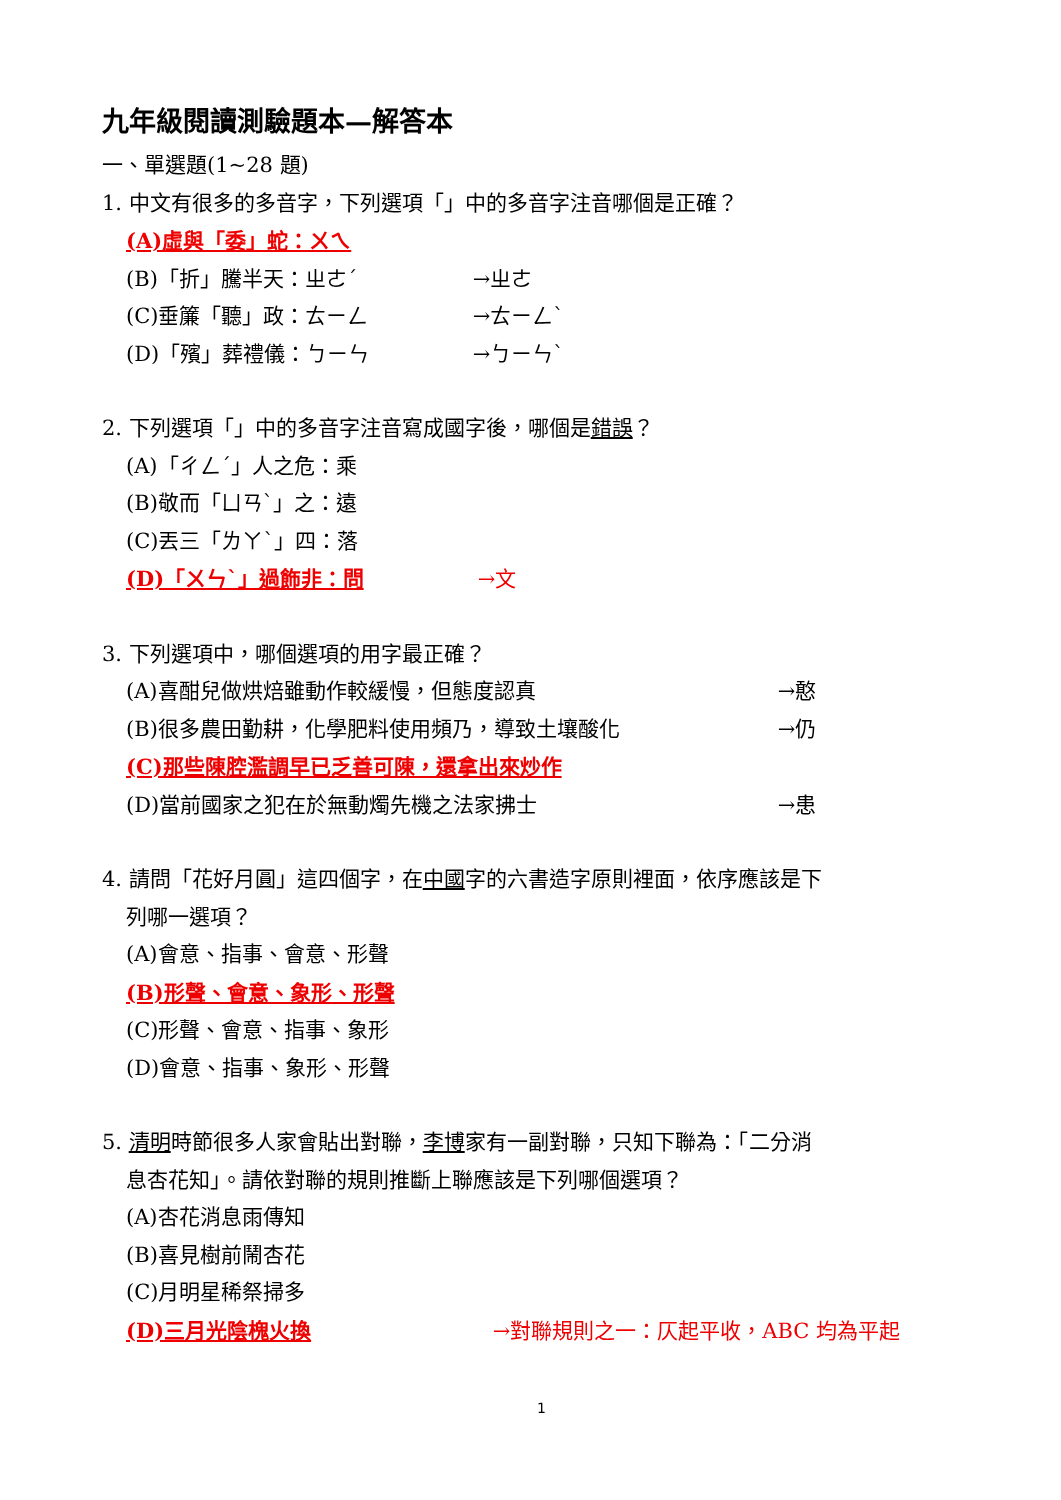九年級閱讀測驗題本—解答本
一、單選題(1~28 題)
1. 中文有很多的多音字，下列選項「」中的多音字注音哪個是正確？
(A)虛與「委」蛇：ㄨㄟ
(B)「折」騰半天：ㄓㄜˊ →ㄓㄜ
(C)垂簾「聽」政：ㄊㄧㄥ →ㄊㄧㄥˋ
(D)「殯」葬禮儀：ㄅㄧㄣ →ㄅㄧㄣˋ
2. 下列選項「」中的多音字注音寫成國字後，哪個是錯誤？
(A)「ㄔㄥˊ」人之危：乘
(B)敬而「ㄩㄢˋ」之：遠
(C)丟三「ㄌㄚˋ」四：落
(D)「ㄨㄣˋ」過飾非：問 →文
3. 下列選項中，哪個選項的用字最正確？
(A)喜酣兒做烘焙雖動作較緩慢，但態度認真 →憨
(B)很多農田勤耕，化學肥料使用頻乃，導致土壤酸化 →仍
(C)那些陳腔濫調早已乏善可陳，還拿出來炒作
(D)當前國家之犯在於無動燭先機之法家拂士 →患
4. 請問「花好月圓」這四個字，在中國字的六書造字原則裡面，依序應該是下
列哪一選項？
(A)會意、指事、會意、形聲
(B)形聲、會意、象形、形聲
(C)形聲、會意、指事、象形
(D)會意、指事、象形、形聲
5. 清明時節很多人家會貼出對聯，李博家有一副對聯，只知下聯為：「二分消
息杏花知」。請依對聯的規則推斷上聯應該是下列哪個選項？
(A)杏花消息雨傳知
(B)喜見樹前鬧杏花
(C)月明星稀祭掃多
(D)三月光陰槐火換 →對聯規則之一：仄起平收，ABC 均為平起
1